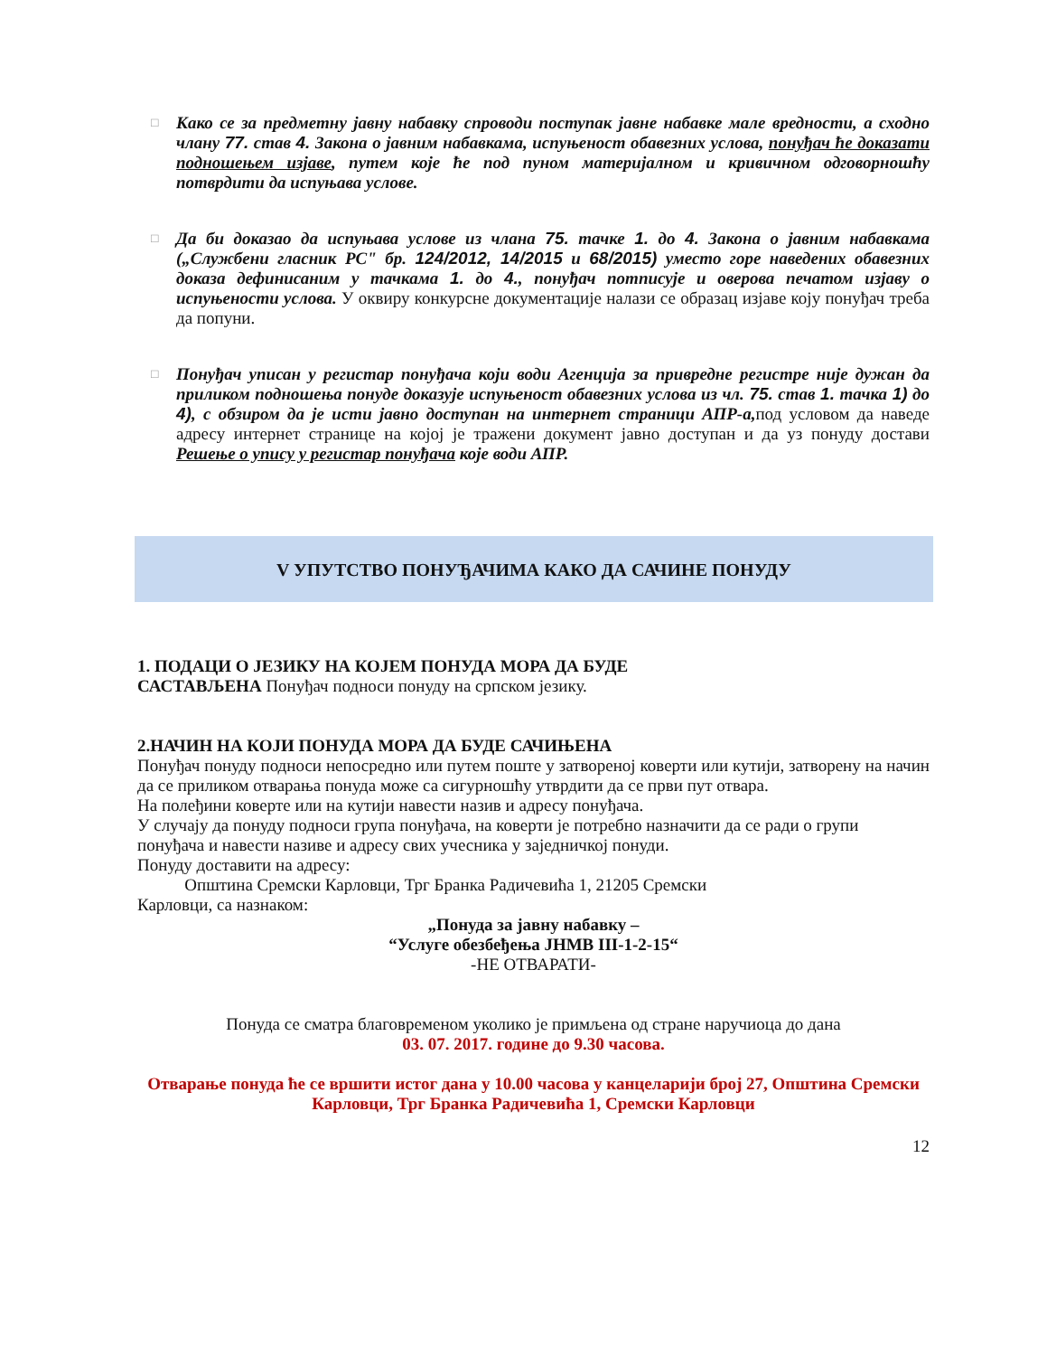□
Како се за предметну јавну набавку спроводи поступак јавне набавке мале вредности, а сходно члану 77. став 4. Закона о јавним набавкама, испуњеност обавезних услова, понуђач ће доказати подношењем изјаве, путем које ће под пуном материјалном и кривичном одговорношћу потврдити да испуњава услове.
□
Да би доказао да испуњава услове из члана 75. тачке 1. до 4. Закона о јавним набавкама („Службени гласник РС" бр. 124/2012, 14/2015 и 68/2015) уместо горе наведених обавезних доказа дефинисаним у тачкама 1. до 4., понуђач потписује и оверова печатом изјаву о испуњености услова. У оквиру конкурсне документације налази се образац изјаве коју понуђач треба да попуни.
□
Понуђач уписан у регистар понуђача који води Агенција за привредне регистре није дужан да приликом подношења понуде доказује испуњеност обавезних услова из чл. 75. став 1. тачка 1) до 4), с обзиром да је исти јавно доступан на интернет страници АПР-а,под условом да наведе адресу интернет странице на којој је тражени документ јавно доступан и да уз понуду достави Решење о упису у регистар понуђача које води АПР.
V УПУТСТВО ПОНУЂАЧИМА КАКО ДА САЧИНЕ ПОНУДУ
1. ПОДАЦИ О ЈЕЗИКУ НА КОЈЕМ ПОНУДА МОРА ДА БУДЕ
САСТАВЉЕНА Понуђач подноси понуду на српском језику.
2.НАЧИН НА КОЈИ ПОНУДА МОРА ДА БУДЕ САЧИЊЕНА
Понуђач понуду подноси непосредно или путем поште у затвореној коверти или кутији, затворену на начин да се приликом отварања понуда може са сигурношћу утврдити да се први пут отвара.
На полеђини коверте или на кутији навести назив и адресу понуђача.
У случају да понуду подноси група понуђача, на коверти је потребно назначити да се ради о групи понуђача и навести називе и адресу свих учесника у заједничкој понуди.
Понуду доставити на адресу:
Општина Сремски Карловци, Трг Бранка Радичевића 1, 21205 Сремски
Карловци, са назнаком:
„Понуда за јавну набавку –
“Услуге обезбеђења ЈНМВ III-1-2-15“
-НЕ ОТВАРАТИ-
Понуда се сматра благовременом уколико је примљена од стране наручиоца до дана
03. 07. 2017. године до 9.30 часова.
Отварање понуда ће се вршити истог дана у 10.00 часова у канцеларији број 27, Општина Сремски Карловци, Трг Бранка Радичевића 1, Сремски Карловци
12